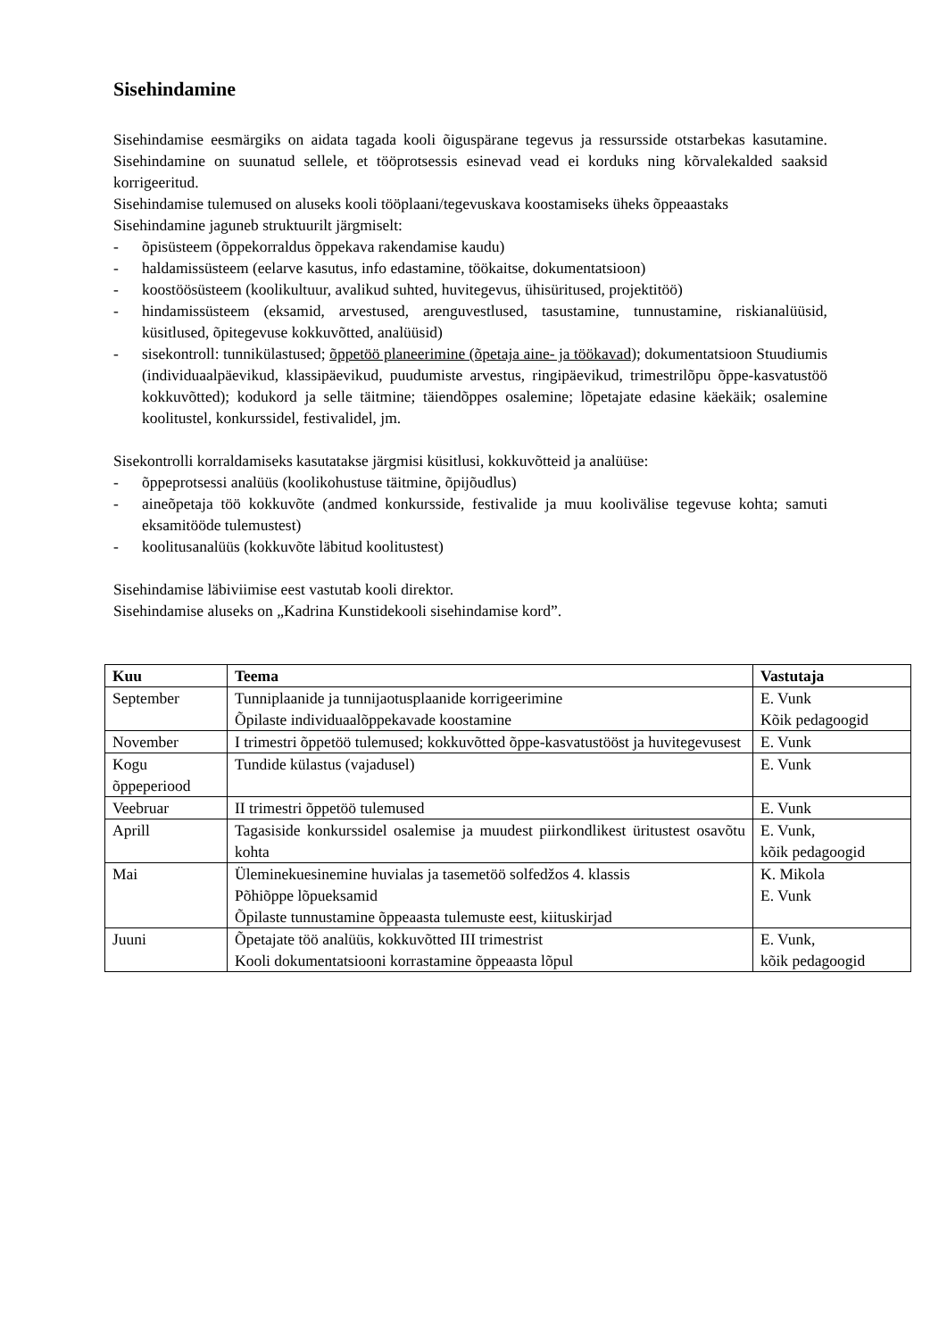Sisehindamine
Sisehindamise eesmärgiks on aidata tagada kooli õiguspärane tegevus ja ressursside otstarbekas kasutamine. Sisehindamine on suunatud sellele, et tööprotsessis esinevad vead ei korduks ning kõrvalekalded saaksid korrigeeritud.
Sisehindamise tulemused on aluseks kooli tööplaani/tegevuskava koostamiseks üheks õppeaastaks
Sisehindamine jaguneb struktuurilt järgmiselt:
- õpisüsteem (õppekorraldus õppekava rakendamise kaudu)
- haldamissüsteem (eelarve kasutus, info edastamine, töökaitse, dokumentatsioon)
- koostöösüsteem (koolikultuur, avalikud suhted, huvitegevus, ühisüritused, projektitöö)
- hindamissüsteem (eksamid, arvestused, arenguvestlused, tasustamine, tunnustamine, riskianalüüsid, küsitlused, õpitegevuse kokkuvõtted, analüüsid)
- sisekontroll: tunnikülastused; õppetöö planeerimine (õpetaja aine- ja töökavad); dokumentatsioon Stuudiumis (individuaalpäevikud, klassipäevikud, puudumiste arvestus, ringipäevikud, trimestrilõpu õppe-kasvatustöö kokkuvõtted); kodukord ja selle täitmine; täiendõppes osalemine; lõpetajate edasine käekäik; osalemine koolitustel, konkurssidel, festivalidel, jm.
Sisekontrolli korraldamiseks kasutatakse järgmisi küsitlusi, kokkuvõtteid ja analüüse:
- õppeprotsessi analüüs (koolikohustuse täitmine, õpijõudlus)
- aineõpetaja töö kokkuvõte (andmed konkursside, festivalide ja muu koolivälise tegevuse kohta; samuti eksamitööde tulemustest)
- koolitusanalüüs (kokkuvõte läbitud koolitustest)
Sisehindamise läbiviimise eest vastutab kooli direktor.
Sisehindamise aluseks on „Kadrina Kunstidekooli sisehindamise kord”.
| Kuu | Teema | Vastutaja |
| --- | --- | --- |
| September | Tunniplaanide ja tunnijaotusplaanide korrigeerimine Õpilaste individuaalõppekavade koostamine | E. Vunk Kõik pedagoogid |
| November | I trimestri õppetöö tulemused; kokkuvõtted õppe-kasvatustööst ja huvitegevusest | E. Vunk |
| Kogu õppeperiood | Tundide külastus (vajadusel) | E. Vunk |
| Veebruar | II trimestri õppetöö tulemused | E. Vunk |
| Aprill | Tagasiside konkurssidel osalemise ja muudest piirkondlikest üritustest osavõtu kohta | E. Vunk, kõik pedagoogid |
| Mai | Üleminekuesinemine huvialas ja tasemetöö solfedžos 4. klassis Põhiõppe lõpueksamid Õpilaste tunnustamine õppeaasta tulemuste eest, kiituskirjad | K. Mikola E. Vunk |
| Juuni | Õpetajate töö analüüs, kokkuvõtted III trimestrist Kooli dokumentatsiooni korrastamine õppeaasta lõpul | E. Vunk, kõik pedagoogid |